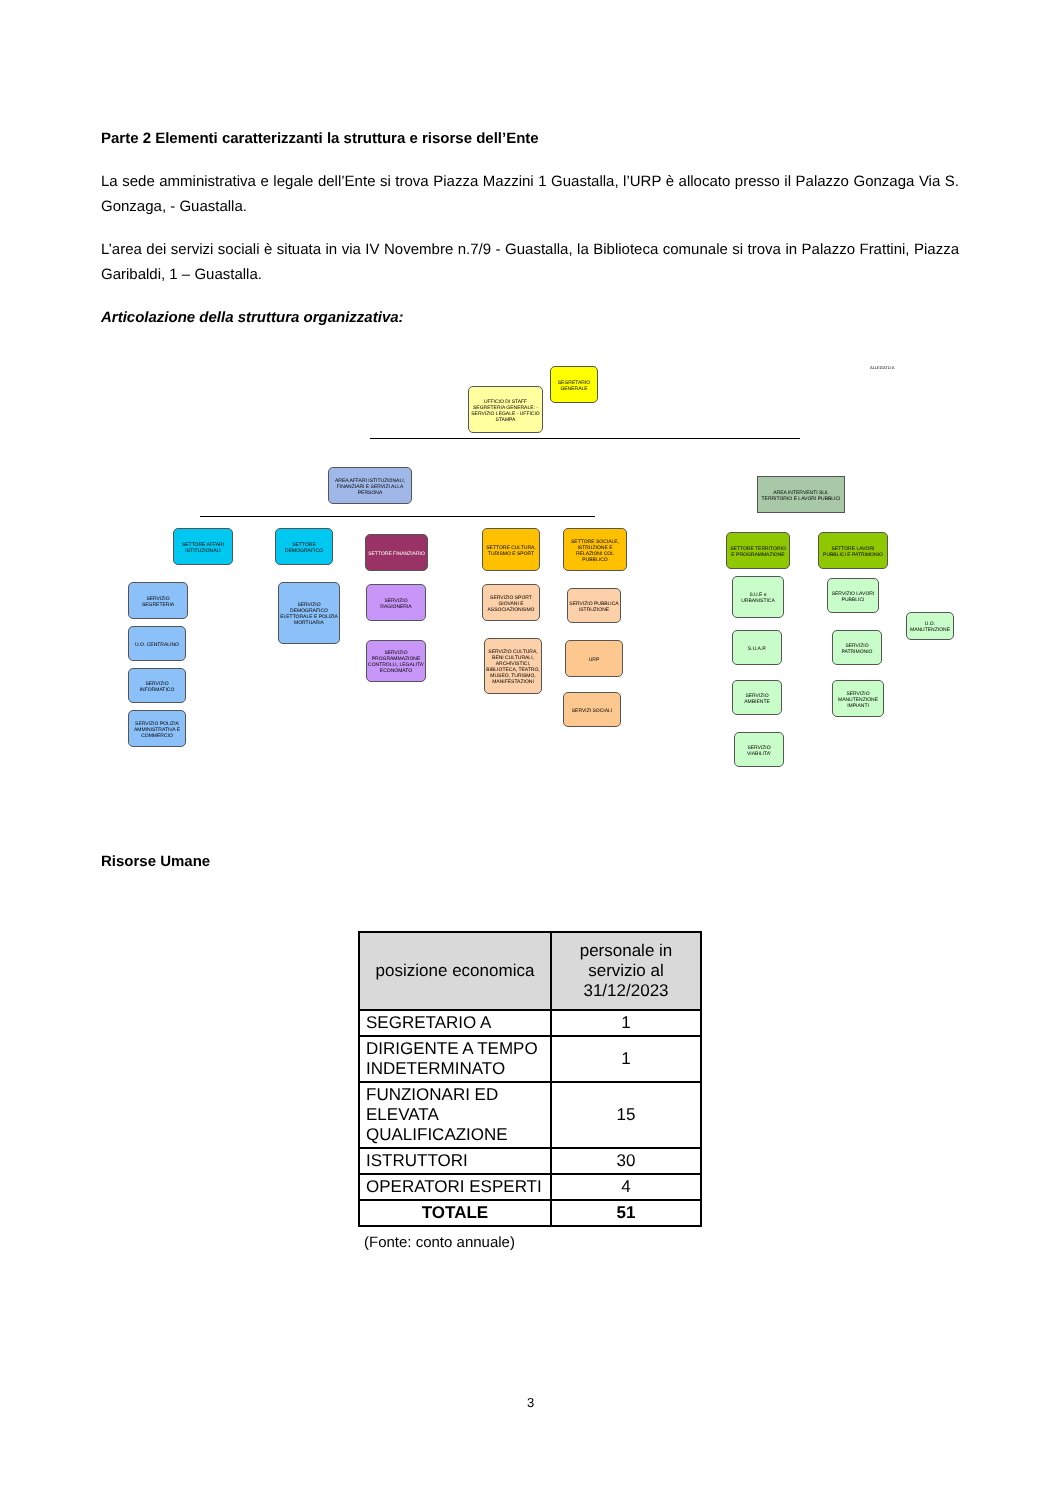Parte 2 Elementi caratterizzanti la struttura e risorse dell’Ente
La sede amministrativa e legale dell’Ente si trova Piazza Mazzini 1 Guastalla, l’URP è allocato presso il Palazzo Gonzaga Via S. Gonzaga, - Guastalla.
L’area dei servizi sociali è situata in via IV Novembre n.7/9 - Guastalla, la Biblioteca comunale si trova in Palazzo Frattini, Piazza Garibaldi, 1 – Guastalla.
Articolazione della struttura organizzativa:
ALLEGATO A
SEGRETARIO GENERALE
UFFICIO DI STAFF SEGRETERIA GENERALE: - SERVIZIO LEGALE - UFFICIO STAMPA
AREA AFFARI ISTITUZIONALI, FINANZIARI E SERVIZI ALLA PERSONA
AREA INTERVENTI SUL TERRITORIO E LAVORI PUBBLICI
SETTORE AFFARI ISTITUZIONALI
SETTORE DEMOGRAFICO
SETTORE FINANZIARIO
SETTORE CULTURA, TURISMO E SPORT
SETTORE SOCIALE, ISTRUZIONE E RELAZIONI COL PUBBLICO
SETTORE TERRITORIO E PROGRAMMAZIONE
SETTORE LAVORI PUBBLICI E PATRIMONIO
SERVIZIO SEGRETERIA
U.O. CENTRALINO
SERVIZIO INFORMATICO
SERVIZIO POLIZIA AMMINISTRATIVA E COMMERCIO
SERVIZIO DEMOGRAFICO ELETTORALE E POLIZIA MORTUARIA
SERVIZIO RAGIONERIA
SERVIZIO PROGRAMMAZIONE CONTROLLI, LEGALITA' ECONOMATO
SERVIZIO SPORT GIOVANI E ASSOCIAZIONISMO
SERVIZIO CULTURA, BENI CULTURALI, ARCHIVISTICI, BIBLIOTECA, TEATRO, MUSEO, TURISMO, MANIFESTAZIONI
SERVIZIO PUBBLICA ISTRUZIONE
URP
SERVIZI SOCIALI
S.U.E e URBANISTICA
S.U.A.P.
SERVIZIO AMBIENTE
SERVIZIO VIABILITA'
SERVIZIO LAVORI PUBBLICI
U.O. MANUTENZIONE
SERVIZIO PATRIMONIO
SERVIZIO MANUTENZIONE IMPIANTI
Risorse Umane
| posizione economica | personale in servizio al 31/12/2023 |
| --- | --- |
| SEGRETARIO A | 1 |
| DIRIGENTE A TEMPO INDETERMINATO | 1 |
| FUNZIONARI ED ELEVATA QUALIFICAZIONE | 15 |
| ISTRUTTORI | 30 |
| OPERATORI ESPERTI | 4 |
| TOTALE | 51 |
(Fonte: conto annuale)
3